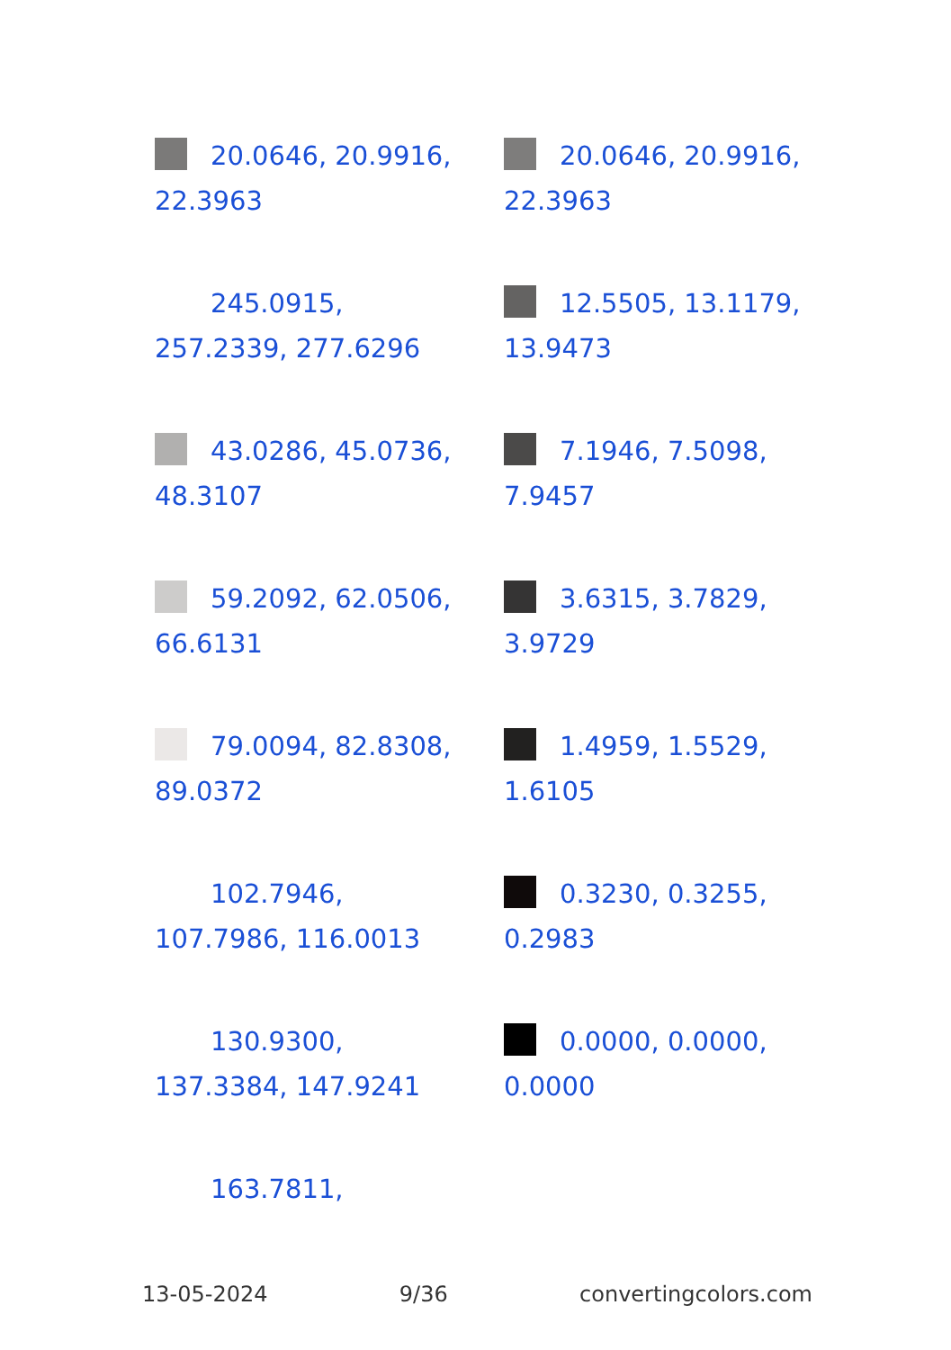20.0646, 20.9916, 22.3963
20.0646, 20.9916, 22.3963
245.0915, 257.2339, 277.6296
12.5505, 13.1179, 13.9473
43.0286, 45.0736, 48.3107
7.1946, 7.5098, 7.9457
59.2092, 62.0506, 66.6131
3.6315, 3.7829, 3.9729
79.0094, 82.8308, 89.0372
1.4959, 1.5529, 1.6105
102.7946, 107.7986, 116.0013
0.3230, 0.3255, 0.2983
130.9300, 137.3384, 147.9241
0.0000, 0.0000, 0.0000
163.7811,
13-05-2024 9/36 convertingcolors.com